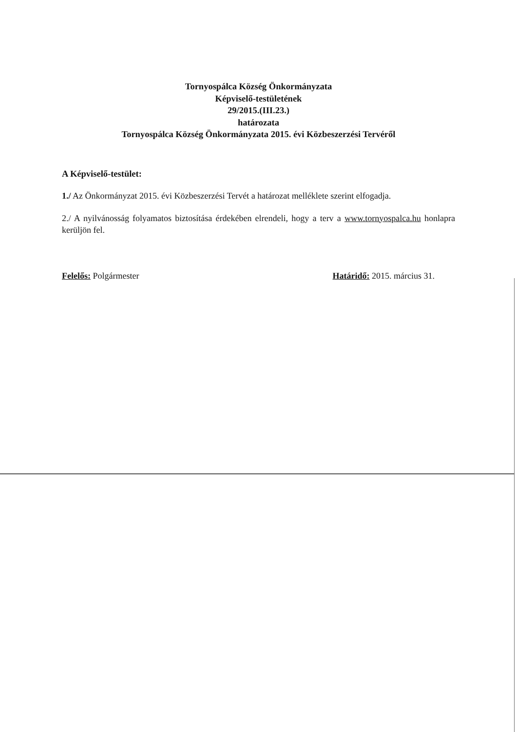Tornyospálca Község Önkormányzata
Képviselő-testületének
29/2015.(III.23.)
határozata
Tornyospálca Község Önkormányzata 2015. évi Közbeszerzési Tervéről
A Képviselő-testület:
1./ Az Önkormányzat 2015. évi Közbeszerzési Tervét a határozat melléklete szerint elfogadja.
2./ A nyilvánosság folyamatos biztosítása érdekében elrendeli, hogy a terv a www.tornyospalca.hu honlapra kerüljön fel.
Felelős: Polgármester Határidő: 2015. március 31.